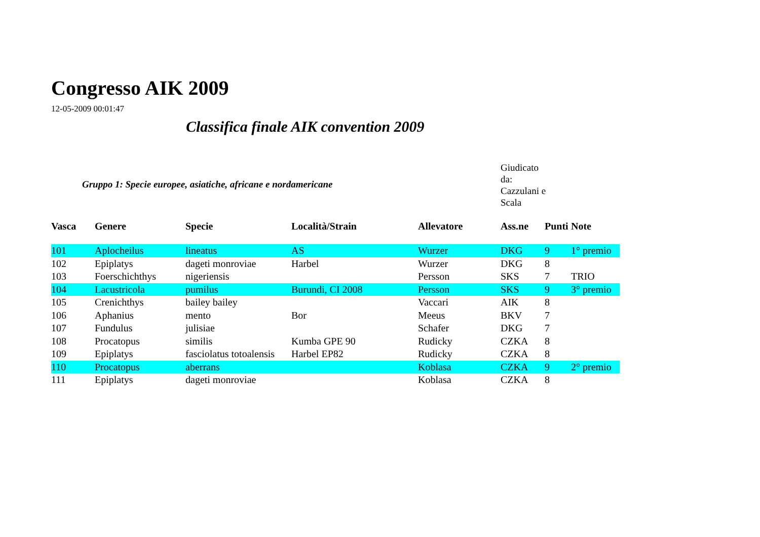Congresso AIK 2009
12-05-2009 00:01:47
Classifica finale AIK convention 2009
Gruppo 1: Specie europee, asiatiche, africane e nordamericane
Giudicato da: Cazzulani e Scala
| Vasca | Genere | Specie | Località/Strain | Allevatore | Ass.ne | Punti | Note |
| --- | --- | --- | --- | --- | --- | --- | --- |
| 101 | Aplocheilus | lineatus | AS | Wurzer | DKG | 9 | 1° premio |
| 102 | Epiplatys | dageti monroviae | Harbel | Wurzer | DKG | 8 | |
| 103 | Foerschichthys | nigeriensis | | Persson | SKS | 7 | TRIO |
| 104 | Lacustricola | pumilus | Burundi, CI 2008 | Persson | SKS | 9 | 3° premio |
| 105 | Crenichthys | bailey bailey | | Vaccari | AIK | 8 | |
| 106 | Aphanius | mento | Bor | Meeus | BKV | 7 | |
| 107 | Fundulus | julisiae | | Schafer | DKG | 7 | |
| 108 | Procatopus | similis | Kumba GPE 90 | Rudicky | CZKA | 8 | |
| 109 | Epiplatys | fasciolatus totoalensis | Harbel EP82 | Rudicky | CZKA | 8 | |
| 110 | Procatopus | aberrans | | Koblasa | CZKA | 9 | 2° premio |
| 111 | Epiplatys | dageti monroviae | | Koblasa | CZKA | 8 | |